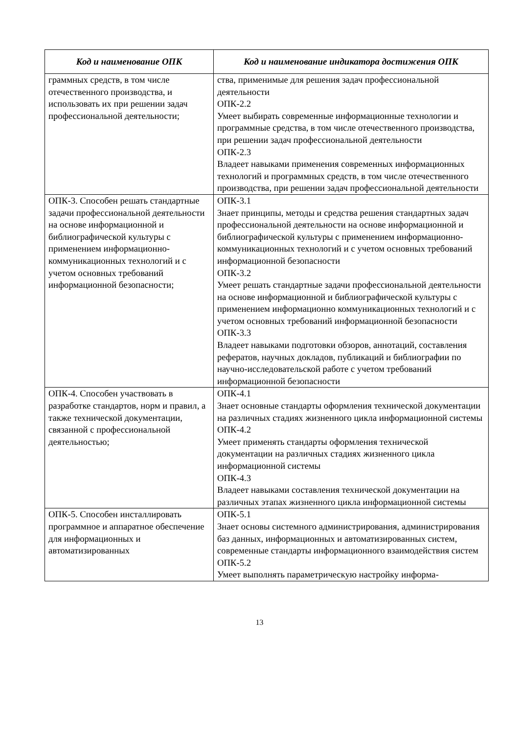| Код и наименование ОПК | Код и наименование индикатора достижения ОПК |
| --- | --- |
| граммных средств, в том числе отечественного производства, и использовать их при решении задач профессиональной деятельности; | ства, применимые для решения задач профессиональной деятельности ОПК-2.2 Умеет выбирать современные информационные технологии и программные средства, в том числе отечественного производства, при решении задач профессиональной деятельности ОПК-2.3 Владеет навыками применения современных информационных технологий и программных средств, в том числе отечественного производства, при решении задач профессиональной деятельности |
| ОПК-3. Способен решать стандартные задачи профессиональной деятельности на основе информационной и библиографической культуры с применением информационно-коммуникационных технологий и с учетом основных требований информационной безопасности; | ОПК-3.1 Знает принципы, методы и средства решения стандартных задач профессиональной деятельности на основе информационной и библиографической культуры с применением информационно-коммуникационных технологий и с учетом основных требований информационной безопасности ОПК-3.2 Умеет решать стандартные задачи профессиональной деятельности на основе информационной и библиографической культуры с применением информационно коммуникационных технологий и с учетом основных требований информационной безопасности ОПК-3.3 Владеет навыками подготовки обзоров, аннотаций, составления рефератов, научных докладов, публикаций и библиографии по научно-исследовательской работе с учетом требований информационной безопасности |
| ОПК-4. Способен участвовать в разработке стандартов, норм и правил, а также технической документации, связанной с профессиональной деятельностью; | ОПК-4.1 Знает основные стандарты оформления технической документации на различных стадиях жизненного цикла информационной системы ОПК-4.2 Умеет применять стандарты оформления технической документации на различных стадиях жизненного цикла информационной системы ОПК-4.3 Владеет навыками составления технической документации на различных этапах жизненного цикла информационной системы |
| ОПК-5. Способен инсталлировать программное и аппаратное обеспечение для информационных и автоматизированных | ОПК-5.1 Знает основы системного администрирования, администрирования баз данных, информационных и автоматизированных систем, современные стандарты информационного взаимодействия систем ОПК-5.2 Умеет выполнять параметрическую настройку информа- |
13